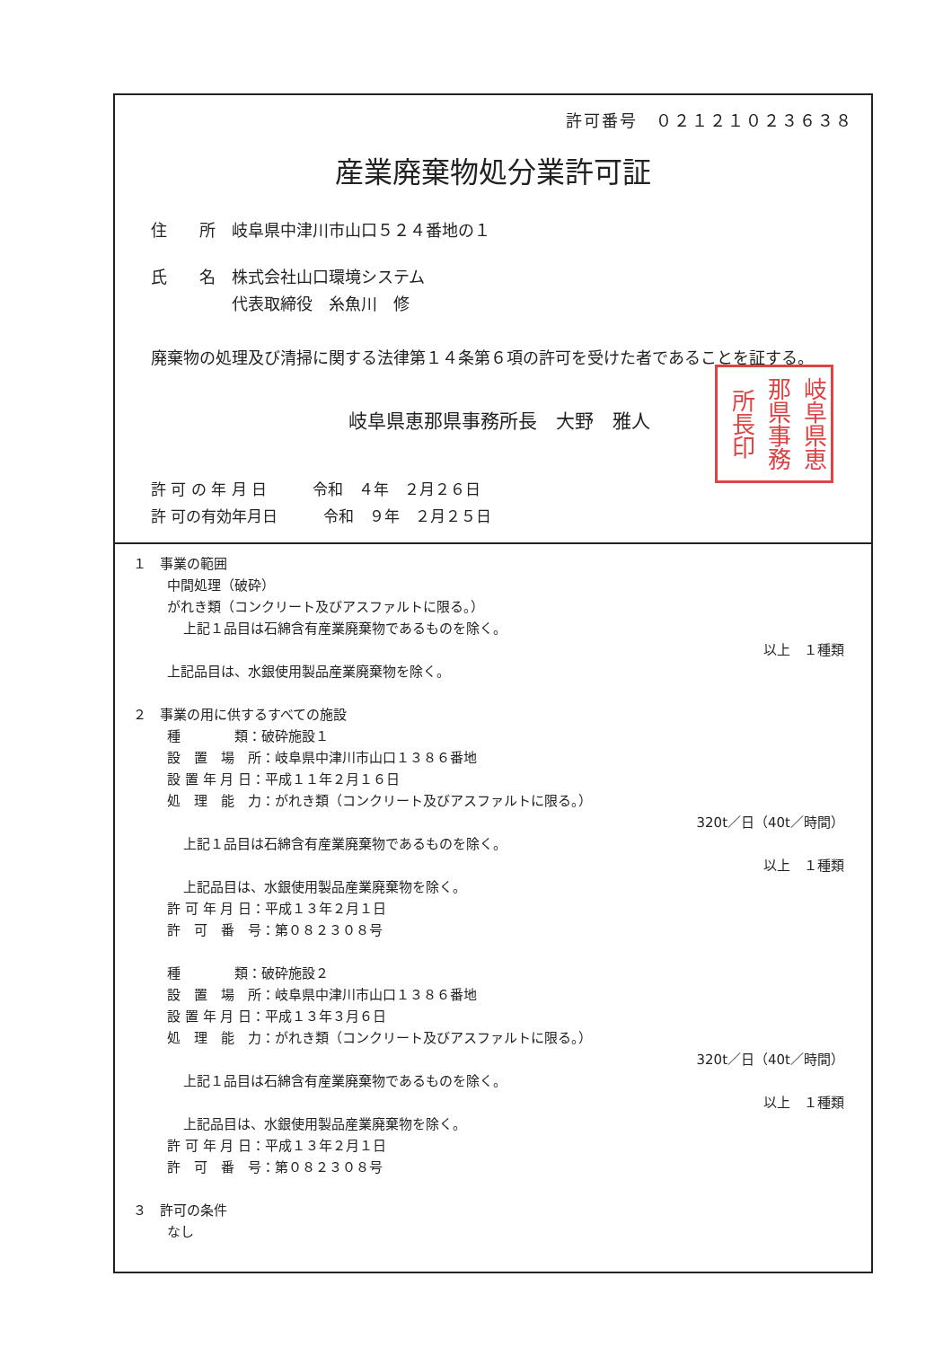許可番号　０２１２１０２３６３８
産業廃棄物処分業許可証
住　　所　岐阜県中津川市山口５２４番地の１
氏　　名　株式会社山口環境システム
　　　　　代表取締役　糸魚川　修
廃棄物の処理及び清掃に関する法律第１４条第６項の許可を受けた者であることを証する。
岐阜県恵那県事務所長　大野　雅人
岐阜県恵那県事務所長印
許 可 の 年 月 日　　　令和　４年　２月２６日
許 可の有効年月日　　　令和　９年　２月２５日
１　事業の範囲
中間処理（破砕）
がれき類（コンクリート及びアスファルトに限る。）
上記１品目は石綿含有産業廃棄物であるものを除く。
以上　１種類
上記品目は、水銀使用製品産業廃棄物を除く。
２　事業の用に供するすべての施設
種　　　　類：破砕施設１
設　置　場　所：岐阜県中津川市山口１３８６番地
設 置 年 月 日：平成１１年２月１６日
処　理　能　力：がれき類（コンクリート及びアスファルトに限る。）
320t／日（40t／時間）
上記１品目は石綿含有産業廃棄物であるものを除く。
以上　１種類
上記品目は、水銀使用製品産業廃棄物を除く。
許 可 年 月 日：平成１３年２月１日
許　可　番　号：第０８２３０８号
種　　　　類：破砕施設２
設　置　場　所：岐阜県中津川市山口１３８６番地
設 置 年 月 日：平成１３年３月６日
処　理　能　力：がれき類（コンクリート及びアスファルトに限る。）
320t／日（40t／時間）
上記１品目は石綿含有産業廃棄物であるものを除く。
以上　１種類
上記品目は、水銀使用製品産業廃棄物を除く。
許 可 年 月 日：平成１３年２月１日
許　可　番　号：第０８２３０８号
３　許可の条件
なし